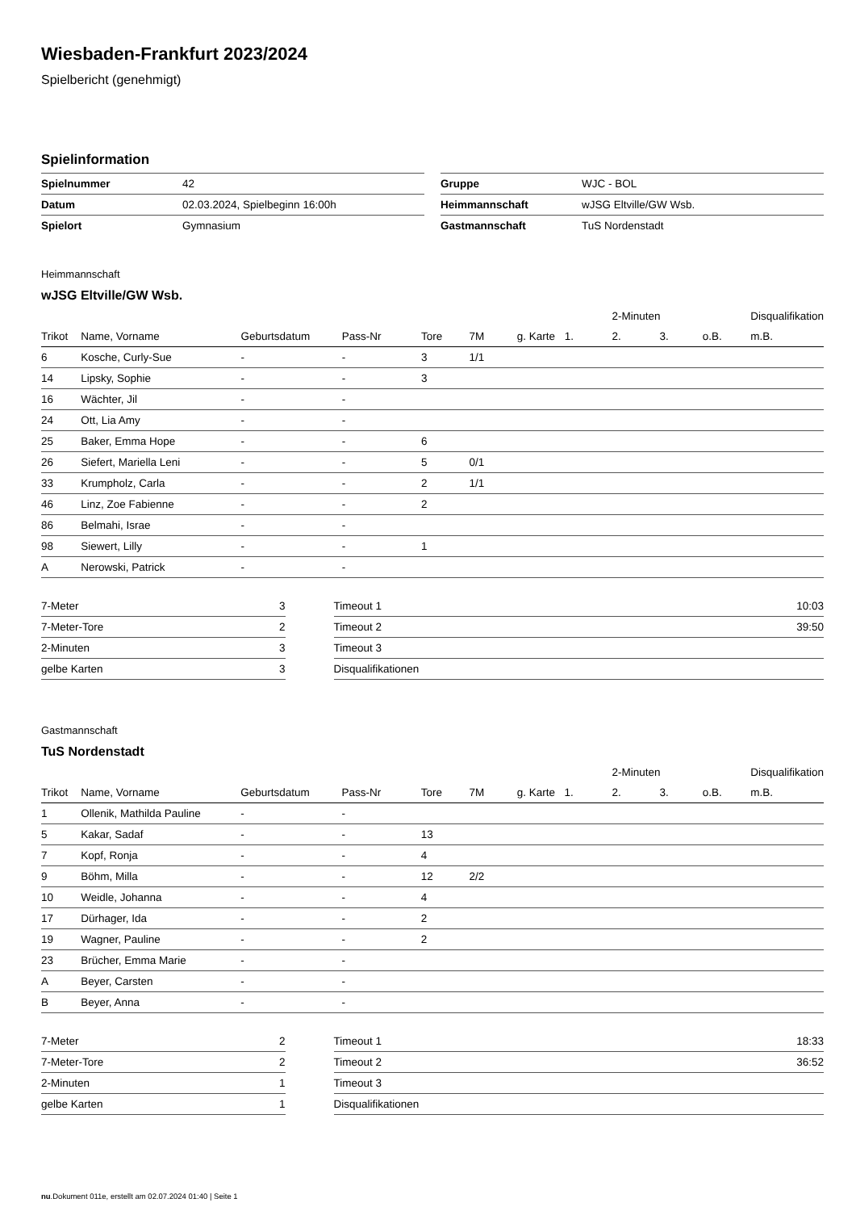Wiesbaden-Frankfurt 2023/2024
Spielbericht (genehmigt)
Spielinformation
| Spielnummer | 42 |
| Datum | 02.03.2024, Spielbeginn 16:00h |
| Spielort | Gymnasium |
| Gruppe | WJC - BOL |
| Heimmannschaft | wJSG Eltville/GW Wsb. |
| Gastmannschaft | TuS Nordenstadt |
Heimmannschaft
wJSG Eltville/GW Wsb.
| | | | | | | | | 2-Minuten | | | Disqualifikation |
| --- | --- | --- | --- | --- | --- | --- | --- | --- | --- | --- | --- |
| Trikot | Name, Vorname | Geburtsdatum | Pass-Nr | Tore | 7M | g. Karte | 1. | 2. | 3. | o.B. | m.B. |
| 6 | Kosche, Curly-Sue | - | - | 3 | 1/1 | | | | | | |
| 14 | Lipsky, Sophie | - | - | 3 | | | | | | | |
| 16 | Wächter, Jil | - | - | | | | | | | | |
| 24 | Ott, Lia Amy | - | - | | | | | | | | |
| 25 | Baker, Emma Hope | - | - | 6 | | | | | | | |
| 26 | Siefert, Mariella Leni | - | - | 5 | 0/1 | | | | | | |
| 33 | Krumpholz, Carla | - | - | 2 | 1/1 | | | | | | |
| 46 | Linz, Zoe Fabienne | - | - | 2 | | | | | | | |
| 86 | Belmahi, Israe | - | - | | | | | | | | |
| 98 | Siewert, Lilly | - | - | 1 | | | | | | | |
| A | Nerowski, Patrick | - | - | | | | | | | | |
| 7-Meter | 3 |
| 7-Meter-Tore | 2 |
| 2-Minuten | 3 |
| gelbe Karten | 3 |
| Timeout 1 | 10:03 |
| Timeout 2 | 39:50 |
| Timeout 3 | |
| Disqualifikationen | |
Gastmannschaft
TuS Nordenstadt
| | | | | | | | | 2-Minuten | | | Disqualifikation |
| --- | --- | --- | --- | --- | --- | --- | --- | --- | --- | --- | --- |
| Trikot | Name, Vorname | Geburtsdatum | Pass-Nr | Tore | 7M | g. Karte | 1. | 2. | 3. | o.B. | m.B. |
| 1 | Ollenik, Mathilda Pauline | - | - | | | | | | | | |
| 5 | Kakar, Sadaf | - | - | 13 | | | | | | | |
| 7 | Kopf, Ronja | - | - | 4 | | | | | | | |
| 9 | Böhm, Milla | - | - | 12 | 2/2 | | | | | | |
| 10 | Weidle, Johanna | - | - | 4 | | | | | | | |
| 17 | Dürhager, Ida | - | - | 2 | | | | | | | |
| 19 | Wagner, Pauline | - | - | 2 | | | | | | | |
| 23 | Brücher, Emma Marie | - | - | | | | | | | | |
| A | Beyer, Carsten | - | - | | | | | | | | |
| B | Beyer, Anna | - | - | | | | | | | | |
| 7-Meter | 2 |
| 7-Meter-Tore | 2 |
| 2-Minuten | 1 |
| gelbe Karten | 1 |
| Timeout 1 | 18:33 |
| Timeout 2 | 36:52 |
| Timeout 3 | |
| Disqualifikationen | |
nu.Dokument 011e, erstellt am 02.07.2024 01:40 | Seite 1